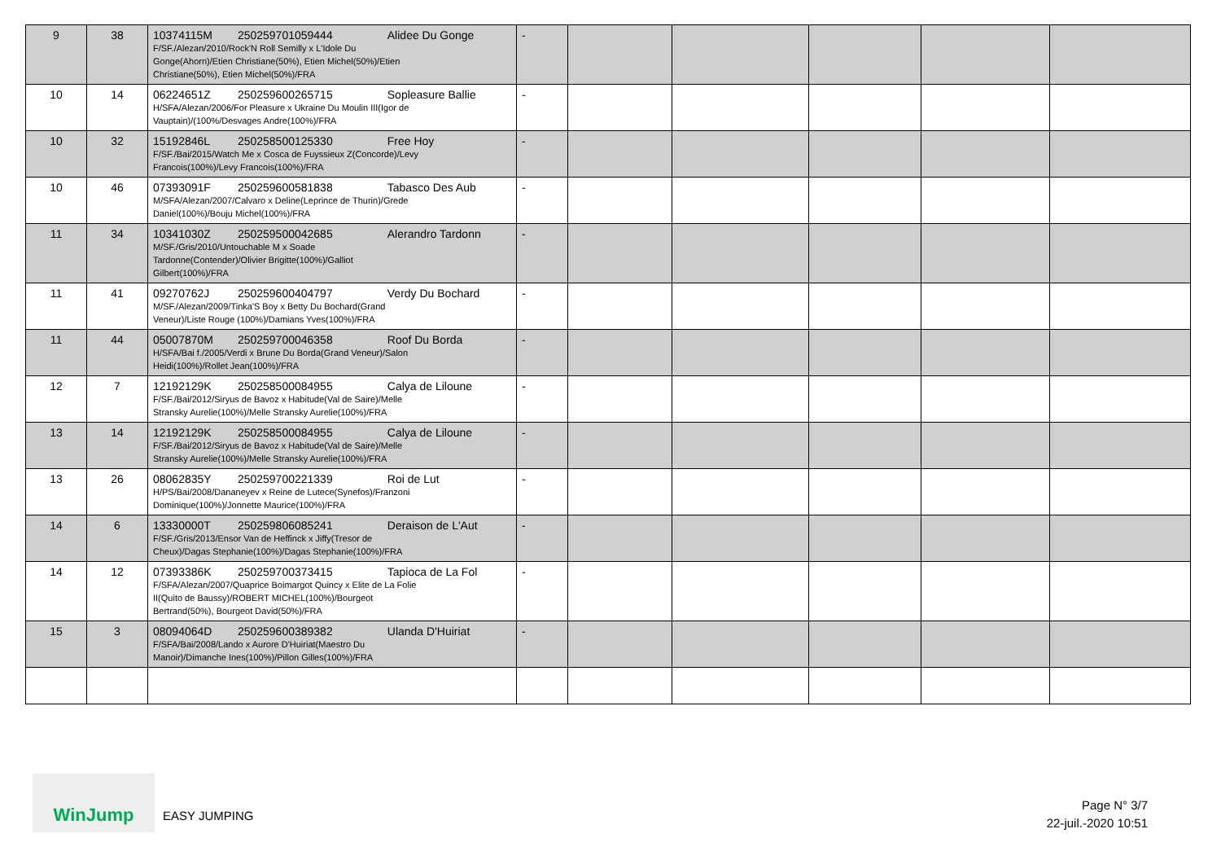| 9 | 38 | 10374115M 250259701059444 Alidee Du Gonge F/SF./Alezan/2010/Rock'N Roll Semilly x L'Idole Du Gonge(Ahorn)/Etien Christiane(50%), Etien Michel(50%)/Etien Christiane(50%), Etien Michel(50%)/FRA | - | | | | | |
| 10 | 14 | 06224651Z 250259600265715 Sopleasure Ballie H/SFA/Alezan/2006/For Pleasure x Ukraine Du Moulin III(Igor de Vauptain)/(100%/Desvages Andre(100%)/FRA | - | | | | | |
| 10 | 32 | 15192846L 250258500125330 Free Hoy F/SF./Bai/2015/Watch Me x Cosca de Fuyssieux Z(Concorde)/Levy Francois(100%)/Levy Francois(100%)/FRA | - | | | | | |
| 10 | 46 | 07393091F 250259600581838 Tabasco Des Aub M/SFA/Alezan/2007/Calvaro x Deline(Leprince de Thurin)/Grede Daniel(100%)/Bouju Michel(100%)/FRA | - | | | | | |
| 11 | 34 | 10341030Z 250259500042685 Alerandro Tardonn M/SF./Gris/2010/Untouchable M x Soade Tardonne(Contender)/Olivier Brigitte(100%)/Galliot Gilbert(100%)/FRA | - | | | | | |
| 11 | 41 | 09270762J 250259600404797 Verdy Du Bochard M/SF./Alezan/2009/Tinka'S Boy x Betty Du Bochard(Grand Veneur)/Liste Rouge (100%)/Damians Yves(100%)/FRA | - | | | | | |
| 11 | 44 | 05007870M 250259700046358 Roof Du Borda H/SFA/Bai f./2005/Verdi x Brune Du Borda(Grand Veneur)/Salon Heidi(100%)/Rollet Jean(100%)/FRA | - | | | | | |
| 12 | 7 | 12192129K 250258500084955 Calya de Liloune F/SF./Bai/2012/Siryus de Bavoz x Habitude(Val de Saire)/Melle Stransky Aurelie(100%)/Melle Stransky Aurelie(100%)/FRA | - | | | | | |
| 13 | 14 | 12192129K 250258500084955 Calya de Liloune F/SF./Bai/2012/Siryus de Bavoz x Habitude(Val de Saire)/Melle Stransky Aurelie(100%)/Melle Stransky Aurelie(100%)/FRA | - | | | | | |
| 13 | 26 | 08062835Y 250259700221339 Roi de Lut H/PS/Bai/2008/Dananeyev x Reine de Lutece(Synefos)/Franzoni Dominique(100%)/Jonnette Maurice(100%)/FRA | - | | | | | |
| 14 | 6 | 13330000T 250259806085241 Deraison de L'Aut F/SF./Gris/2013/Ensor Van de Heffinck x Jiffy(Tresor de Cheux)/Dagas Stephanie(100%)/Dagas Stephanie(100%)/FRA | - | | | | | |
| 14 | 12 | 07393386K 250259700373415 Tapioca de La Fol F/SFA/Alezan/2007/Quaprice Boimargot Quincy x Elite de La Folie II(Quito de Baussy)/ROBERT MICHEL(100%)/Bourgeot Bertrand(50%), Bourgeot David(50%)/FRA | - | | | | | |
| 15 | 3 | 08094064D 250259600389382 Ulanda D'Huiriat F/SFA/Bai/2008/Lando x Aurore D'Huiriat(Maestro Du Manoir)/Dimanche Ines(100%)/Pillon Gilles(100%)/FRA | - | | | | | |
WinJump
EASY JUMPING
Page N° 3/7
22-juil.-2020 10:51